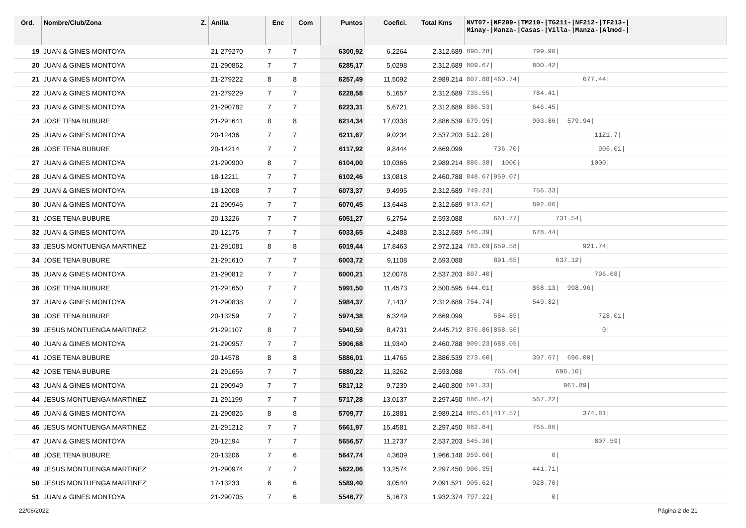| Ord. | Nombre/Club/Zona Z. | Anilla | Enc | Com | Puntos | Coefici. | Total Kms | NVT07-/NF209-/TM210-/TG211-/NF212-/TF213-/ Minay-/Manza-/Casas-/Villa-/Manza-/Almod-/ |
| --- | --- | --- | --- | --- | --- | --- | --- | --- |
| 19 | JUAN & GINES MONTOYA | 21-279270 | 7 | 7 | 6300,92 | 6,2264 | 2.312.689 | 890.28/ 799.90/ |
| 20 | JUAN & GINES MONTOYA | 21-290852 | 7 | 7 | 6285,17 | 5,0298 | 2.312.689 | 809.67/ 800.42/ |
| 21 | JUAN & GINES MONTOYA | 21-279222 | 8 | 8 | 6257,49 | 11,5092 | 2.989.214 | 807.88/460.74/ 677.44/ |
| 22 | JUAN & GINES MONTOYA | 21-279229 | 7 | 7 | 6228,58 | 5,1657 | 2.312.689 | 735.55/ 784.41/ |
| 23 | JUAN & GINES MONTOYA | 21-290782 | 7 | 7 | 6223,31 | 5,6721 | 2.312.689 | 886.53/ 646.45/ |
| 24 | JOSE TENA BUBURE | 21-291641 | 8 | 8 | 6214,34 | 17,0338 | 2.886.539 | 679.95/ 903.86/ 579.94/ |
| 25 | JUAN & GINES MONTOYA | 20-12436 | 7 | 7 | 6211,67 | 9,0234 | 2.537.203 | 512.20/ 1121.7/ |
| 26 | JOSE TENA BUBURE | 20-14214 | 7 | 7 | 6117,92 | 9,8444 | 2.669.099 | 736.70/ 906.01/ |
| 27 | JUAN & GINES MONTOYA | 21-290900 | 8 | 7 | 6104,00 | 10,0366 | 2.989.214 | 886.38/ 1000/ 1000/ |
| 28 | JUAN & GINES MONTOYA | 18-12211 | 7 | 7 | 6102,46 | 13,0818 | 2.460.788 | 848.67/959.07/ |
| 29 | JUAN & GINES MONTOYA | 18-12008 | 7 | 7 | 6073,37 | 9,4995 | 2.312.689 | 749.23/ 756.33/ |
| 30 | JUAN & GINES MONTOYA | 21-290946 | 7 | 7 | 6070,45 | 13,6448 | 2.312.689 | 913.62/ 892.06/ |
| 31 | JOSE TENA BUBURE | 20-13226 | 7 | 7 | 6051,27 | 6,2754 | 2.593.088 | 661.77/ 731.54/ |
| 32 | JUAN & GINES MONTOYA | 20-12175 | 7 | 7 | 6033,65 | 4,2488 | 2.312.689 | 546.39/ 678.44/ |
| 33 | JESUS MONTUENGA MARTINEZ | 21-291081 | 8 | 8 | 6019,44 | 17,8463 | 2.972.124 | 783.09/659.58/ 921.74/ |
| 34 | JOSE TENA BUBURE | 21-291610 | 7 | 7 | 6003,72 | 9,1108 | 2.593.088 | 891.65/ 637.12/ |
| 35 | JUAN & GINES MONTOYA | 21-290812 | 7 | 7 | 6000,21 | 12,0078 | 2.537.203 | 807.40/ 796.68/ |
| 36 | JOSE TENA BUBURE | 21-291650 | 7 | 7 | 5991,50 | 11,4573 | 2.500.595 | 644.01/ 868.13/ 998.96/ |
| 37 | JUAN & GINES MONTOYA | 21-290838 | 7 | 7 | 5984,37 | 7,1437 | 2.312.689 | 754.74/ 549.82/ |
| 38 | JOSE TENA BUBURE | 20-13259 | 7 | 7 | 5974,38 | 6,3249 | 2.669.099 | 584.85/ 728.01/ |
| 39 | JESUS MONTUENGA MARTINEZ | 21-291107 | 8 | 7 | 5940,59 | 8,4731 | 2.445.712 | 876.86/858.56/ 0/ |
| 40 | JUAN & GINES MONTOYA | 21-290957 | 7 | 7 | 5906,68 | 11,9340 | 2.460.788 | 909.23/688.05/ |
| 41 | JOSE TENA BUBURE | 20-14578 | 8 | 8 | 5886,01 | 11,4765 | 2.886.539 | 273.60/ 307.67/ 696.00/ |
| 42 | JOSE TENA BUBURE | 21-291656 | 7 | 7 | 5880,22 | 11,3262 | 2.593.088 | 765.04/ 696.10/ |
| 43 | JUAN & GINES MONTOYA | 21-290949 | 7 | 7 | 5817,12 | 9,7239 | 2.460.800 | 591.33/ 961.89/ |
| 44 | JESUS MONTUENGA MARTINEZ | 21-291199 | 7 | 7 | 5717,28 | 13,0137 | 2.297.450 | 886.42/ 567.22/ |
| 45 | JUAN & GINES MONTOYA | 21-290825 | 8 | 8 | 5709,77 | 16,2881 | 2.989.214 | 865.61/417.57/ 374.81/ |
| 46 | JESUS MONTUENGA MARTINEZ | 21-291212 | 7 | 7 | 5661,97 | 15,4581 | 2.297.450 | 882.84/ 765.86/ |
| 47 | JUAN & GINES MONTOYA | 20-12194 | 7 | 7 | 5656,57 | 11,2737 | 2.537.203 | 545.36/ 807.59/ |
| 48 | JOSE TENA BUBURE | 20-13206 | 7 | 6 | 5647,74 | 4,3609 | 1.966.148 | 959.66/ 0/ |
| 49 | JESUS MONTUENGA MARTINEZ | 21-290974 | 7 | 7 | 5622,06 | 13,2574 | 2.297.450 | 906.35/ 441.71/ |
| 50 | JESUS MONTUENGA MARTINEZ | 17-13233 | 6 | 6 | 5589,40 | 3,0540 | 2.091.521 | 905.62/ 928.70/ |
| 51 | JUAN & GINES MONTOYA | 21-290705 | 7 | 6 | 5546,77 | 5,1673 | 1.932.374 | 797.22/ 0/ |
22/06/2022 Página 2 de 21